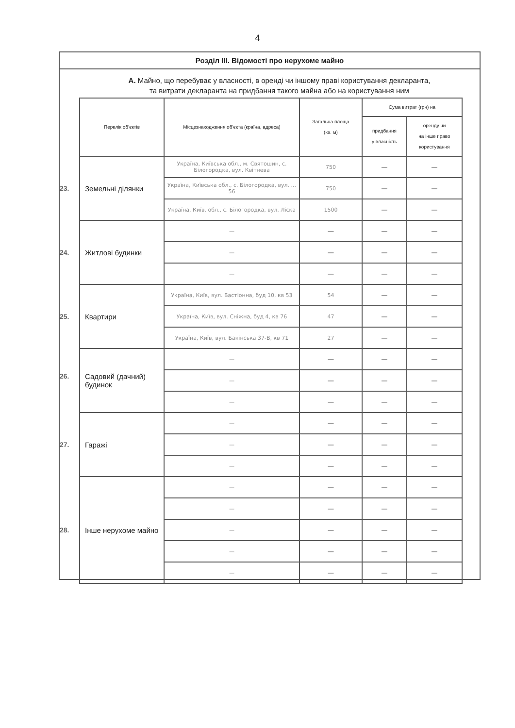4
Розділ ІІІ. Відомості про нерухоме майно
А. Майно, що перебуває у власності, в оренді чи іншому праві користування декларанта,
та витрати декларанта на придбання такого майна або на користування ним
| Перелік об’єктів | Місцезнаходження об’єкта (країна, адреса) | Загальна площа (кв. м) | Сума витрат (грн) на | |
| --- | --- | --- | --- | --- |
| | | | придбання у власність | оренду чи на інше право користування |
| 23. Земельні ділянки | Україна, Київська обл., м. Святошин, с. Білогородка, вул. Квітнева | 750 | — | — |
| | Україна, Київська обл., с. Білогородка, вул. ... 56 | 750 | — | — |
| | Україна, Київ. обл., с. Білогородка, вул. Ліска | 1500 | — | — |
| 24. Житлові будинки | — | — | — | — |
| | — | — | — | — |
| | — | — | — | — |
| 25. Квартири | Україна, Київ, вул. Бастіонна, буд 10, кв 53 | 54 | — | — |
| | Україна, Київ, вул. Сніжна, буд 4, кв 76 | 47 | — | — |
| | Україна, Київ, вул. Бакінська 37-В, кв 71 | 27 | — | — |
| 26. Садовий (дачний) будинок | — | — | — | — |
| | — | — | — | — |
| | — | — | — | — |
| 27. Гаражі | — | — | — | — |
| | — | — | — | — |
| | — | — | — | — |
| 28. Інше нерухоме майно | — | — | — | — |
| | — | — | — | — |
| | — | — | — | — |
| | — | — | — | — |
| | — | — | — | — |